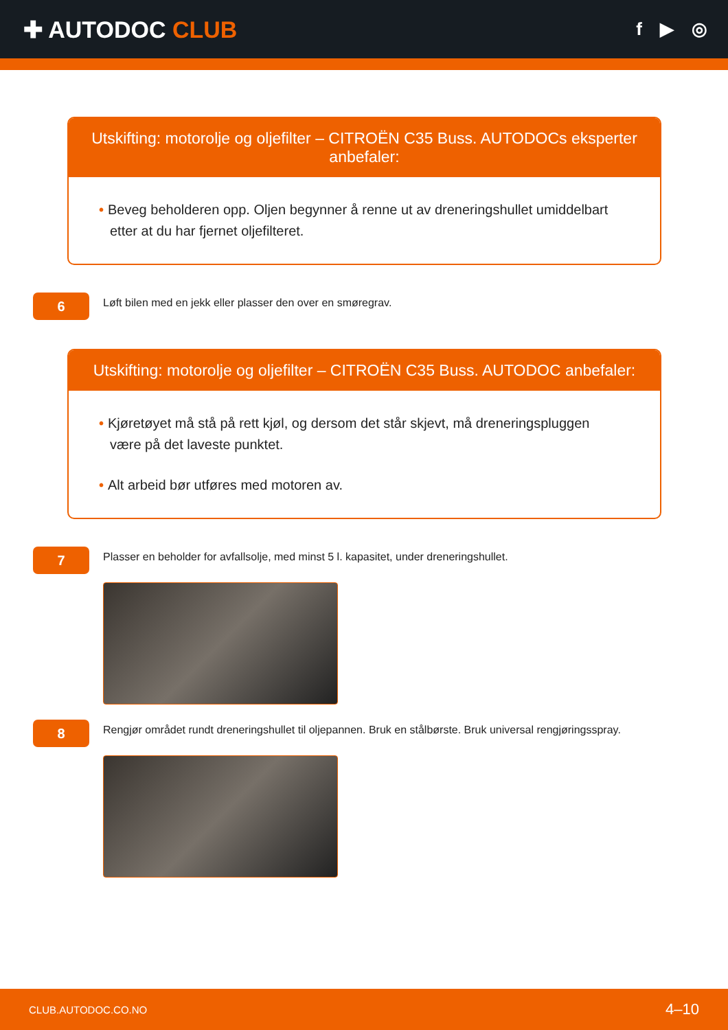✚ AUTODOC CLUB
f ▶ ◎
Utskifting: motorolje og oljefilter – CITROËN C35 Buss. AUTODOCs eksperter anbefaler:
• Beveg beholderen opp. Oljen begynner å renne ut av dreneringshullet umiddelbart etter at du har fjernet oljefilteret.
6
Løft bilen med en jekk eller plasser den over en smøregrav.
Utskifting: motorolje og oljefilter – CITROËN C35 Buss. AUTODOC anbefaler:
• Kjøretøyet må stå på rett kjøl, og dersom det står skjevt, må dreneringspluggen være på det laveste punktet.
• Alt arbeid bør utføres med motoren av.
7
Plasser en beholder for avfallsolje, med minst 5 l. kapasitet, under dreneringshullet.
8
Rengjør området rundt dreneringshullet til oljepannen. Bruk en stålbørste. Bruk universal rengjøringsspray.
CLUB.AUTODOC.CO.NO 4–10